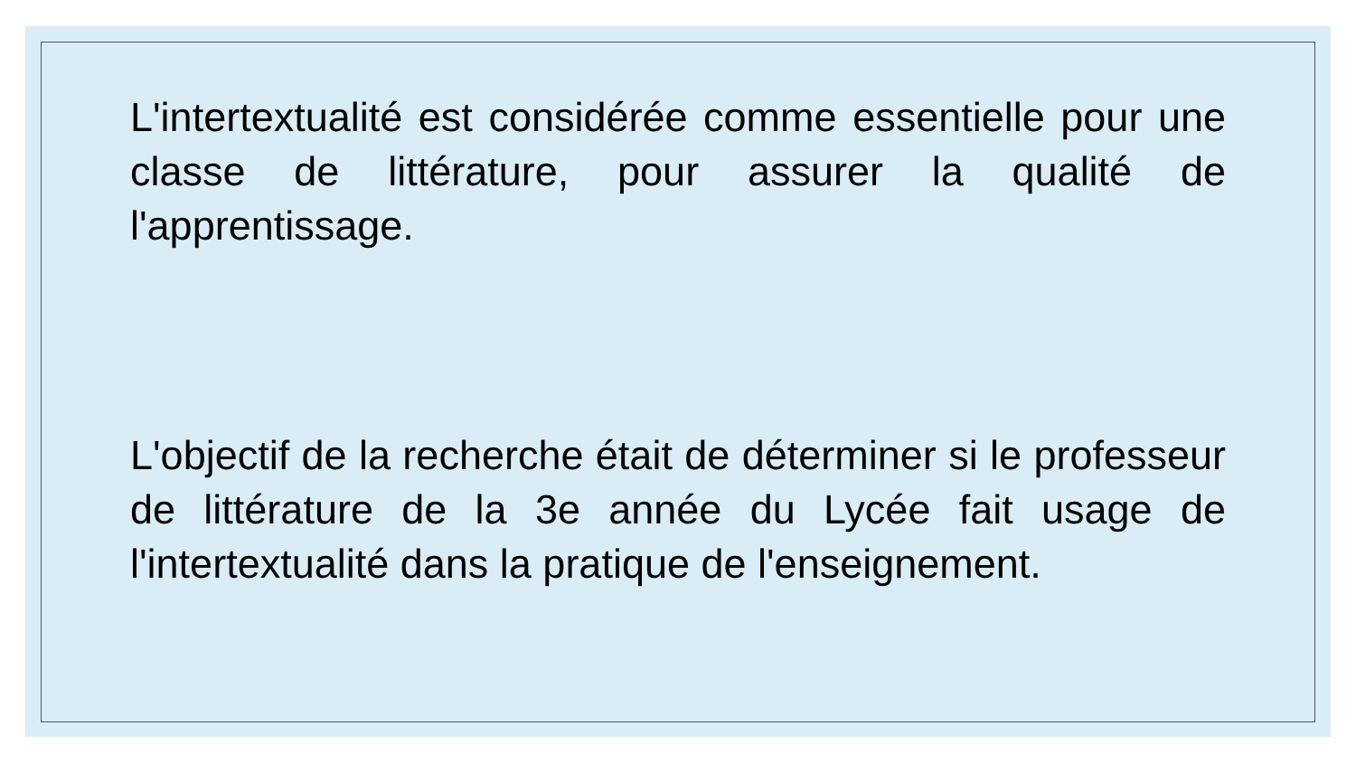L'intertextualité est considérée comme essentielle pour une classe de littérature, pour assurer la qualité de l'apprentissage.
L'objectif de la recherche était de déterminer si le professeur de littérature de la 3e année du Lycée fait usage de l'intertextualité dans la pratique de l'enseignement.